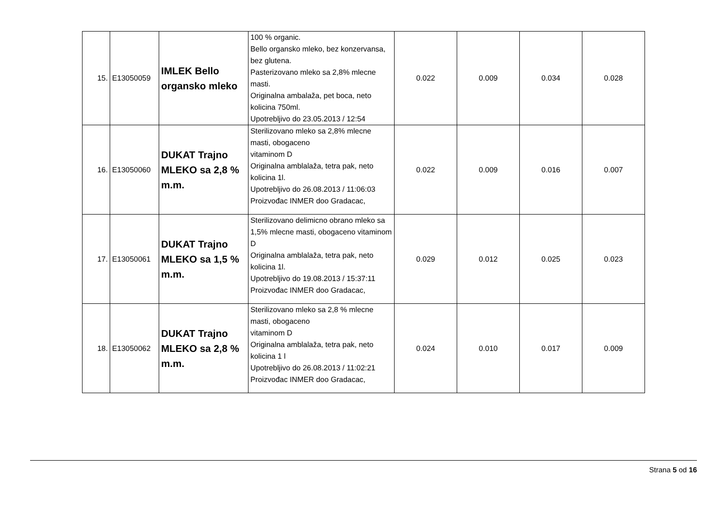| 15. | E13050059 | IMLEK Bello organsko mleko | 100 % organic. Bello organsko mleko, bez konzervansa, bez glutena. Pasterizovano mleko sa 2,8% mlecne masti. Originalna ambalaža, pet boca, neto kolicina 750ml. Upotrebljivo do 23.05.2013 / 12:54 | 0.022 | 0.009 | 0.034 | 0.028 |
| 16. | E13050060 | DUKAT Trajno MLEKO sa 2,8 % m.m. | Sterilizovano mleko sa 2,8% mlecne masti, obogaceno vitaminom D Originalna amblalaža, tetra pak, neto kolicina 1l. Upotrebljivo do 26.08.2013 / 11:06:03 Proizvođac INMER doo Gradacac, | 0.022 | 0.009 | 0.016 | 0.007 |
| 17. | E13050061 | DUKAT Trajno MLEKO sa 1,5 % m.m. | Sterilizovano delimicno obrano mleko sa 1,5% mlecne masti, obogaceno vitaminom D Originalna amblalaža, tetra pak, neto kolicina 1l. Upotrebljivo do 19.08.2013 / 15:37:11 Proizvođac INMER doo Gradacac, | 0.029 | 0.012 | 0.025 | 0.023 |
| 18. | E13050062 | DUKAT Trajno MLEKO sa 2,8 % m.m. | Sterilizovano mleko sa 2,8 % mlecne masti, obogaceno vitaminom D Originalna amblalaža, tetra pak, neto kolicina 1 l Upotrebljivo do 26.08.2013 / 11:02:21 Proizvođac INMER doo Gradacac, | 0.024 | 0.010 | 0.017 | 0.009 |
Strana 5 od 16